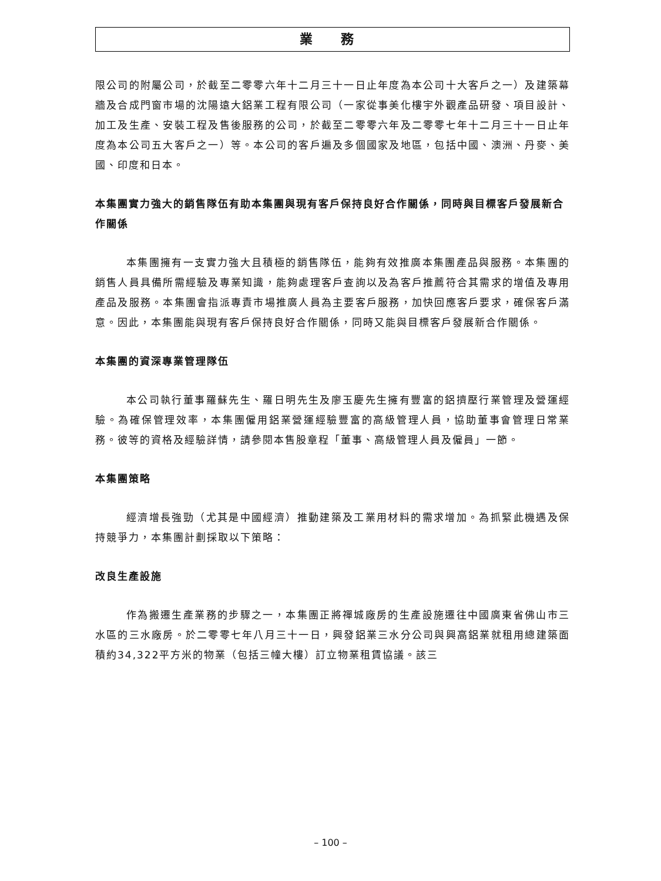業 務
限公司的附屬公司，於截至二零零六年十二月三十一日止年度為本公司十大客戶之一）及建築幕牆及合成門窗市場的沈陽遠大鋁業工程有限公司（一家從事美化樓宇外觀產品研發、項目設計、加工及生產、安裝工程及售後服務的公司，於截至二零零六年及二零零七年十二月三十一日止年度為本公司五大客戶之一）等。本公司的客戶遍及多個國家及地區，包括中國、澳洲、丹麥、美國、印度和日本。
本集團實力強大的銷售隊伍有助本集團與現有客戶保持良好合作關係，同時與目標客戶發展新合作關係
本集團擁有一支實力強大且積極的銷售隊伍，能夠有效推廣本集團產品與服務。本集團的銷售人員具備所需經驗及專業知識，能夠處理客戶查詢以及為客戶推薦符合其需求的增值及專用產品及服務。本集團會指派專責市場推廣人員為主要客戶服務，加快回應客戶要求，確保客戶滿意。因此，本集團能與現有客戶保持良好合作關係，同時又能與目標客戶發展新合作關係。
本集團的資深專業管理隊伍
本公司執行董事羅蘇先生、羅日明先生及廖玉慶先生擁有豐富的鋁擠壓行業管理及營運經驗。為確保管理效率，本集團僱用鋁業營運經驗豐富的高級管理人員，協助董事會管理日常業務。彼等的資格及經驗詳情，請參閱本售股章程「董事、高級管理人員及僱員」一節。
本集團策略
經濟增長強勁（尤其是中國經濟）推動建築及工業用材料的需求增加。為抓緊此機遇及保持競爭力，本集團計劃採取以下策略：
改良生產設施
作為搬遷生產業務的步驟之一，本集團正將禪城廠房的生產設施遷往中國廣東省佛山市三水區的三水廠房。於二零零七年八月三十一日，興發鋁業三水分公司與興高鋁業就租用總建築面積約34,322平方米的物業（包括三幢大樓）訂立物業租賃協議。該三
– 100 –